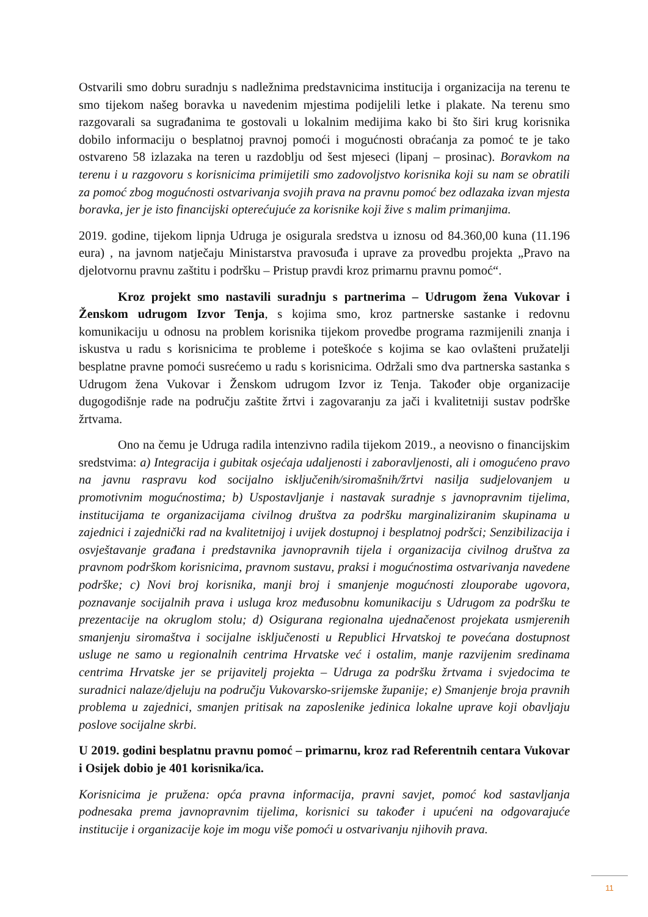Ostvarili smo dobru suradnju s nadležnima predstavnicima institucija i organizacija na terenu te smo tijekom našeg boravka u navedenim mjestima podijelili letke i plakate. Na terenu smo razgovarali sa sugrađanima te gostovali u lokalnim medijima kako bi što širi krug korisnika dobilo informaciju o besplatnoj pravnoj pomoći i mogućnosti obraćanja za pomoć te je tako ostvareno 58 izlazaka na teren u razdoblju od šest mjeseci (lipanj – prosinac). Boravkom na terenu i u razgovoru s korisnicima primijetili smo zadovoljstvo korisnika koji su nam se obratili za pomoć zbog mogućnosti ostvarivanja svojih prava na pravnu pomoć bez odlazaka izvan mjesta boravka, jer je isto financijski opterećujuće za korisnike koji žive s malim primanjima.
2019. godine, tijekom lipnja Udruga je osigurala sredstva u iznosu od 84.360,00 kuna (11.196 eura) , na javnom natječaju Ministarstva pravosuđa i uprave za provedbu projekta „Pravo na djelotvornu pravnu zaštitu i podršku – Pristup pravdi kroz primarnu pravnu pomoć“.
Kroz projekt smo nastavili suradnju s partnerima – Udrugom žena Vukovar i Ženskom udrugom Izvor Tenja, s kojima smo, kroz partnerske sastanke i redovnu komunikaciju u odnosu na problem korisnika tijekom provedbe programa razmijenili znanja i iskustva u radu s korisnicima te probleme i poteškoće s kojima se kao ovlašteni pružatelji besplatne pravne pomoći susrećemo u radu s korisnicima. Održali smo dva partnerska sastanka s Udrugom žena Vukovar i Ženskom udrugom Izvor iz Tenja. Također obje organizacije dugogodišnje rade na području zaštite žrtvi i zagovaranju za jači i kvalitetniji sustav podrške žrtvama.
Ono na čemu je Udruga radila intenzivno radila tijekom 2019., a neovisno o financijskim sredstvima: a) Integracija i gubitak osjećaja udaljenosti i zaboravljenosti, ali i omogućeno pravo na javnu raspravu kod socijalno isključenih/siromašnih/žrtvi nasilja sudjelovanjem u promotivnim mogućnostima; b) Uspostavljanje i nastavak suradnje s javnopravnim tijelima, institucijama te organizacijama civilnog društva za podršku marginaliziranim skupinama u zajednici i zajednički rad na kvalitetnijoj i uvijek dostupnoj i besplatnoj podršci; Senzibilizacija i osvještavanje građana i predstavnika javnopravnih tijela i organizacija civilnog društva za pravnom podrškom korisnicima, pravnom sustavu, praksi i mogućnostima ostvarivanja navedene podrške; c) Novi broj korisnika, manji broj i smanjenje mogućnosti zlouporabe ugovora, poznavanje socijalnih prava i usluga kroz međusobnu komunikaciju s Udrugom za podršku te prezentacije na okruglom stolu; d) Osigurana regionalna ujednačenost projekata usmjerenih smanjenju siromaštva i socijalne isključenosti u Republici Hrvatskoj te povećana dostupnost usluge ne samo u regionalnih centrima Hrvatske već i ostalim, manje razvijenim sredinama centrima Hrvatske jer se prijavitelj projekta – Udruga za podršku žrtvama i svjedocima te suradnici nalaze/djeluju na području Vukovarsko-srijemske županije; e) Smanjenje broja pravnih problema u zajednici, smanjen pritisak na zaposlenike jedinica lokalne uprave koji obavljaju poslove socijalne skrbi.
U 2019. godini besplatnu pravnu pomoć – primarnu, kroz rad Referentnih centara Vukovar i Osijek dobio je 401 korisnika/ica.
Korisnicima je pružena: opća pravna informacija, pravni savjet, pomoć kod sastavljanja podnesaka prema javnopravnim tijelima, korisnici su također i upućeni na odgovarajuće institucije i organizacije koje im mogu više pomoći u ostvarivanju njihovih prava.
11